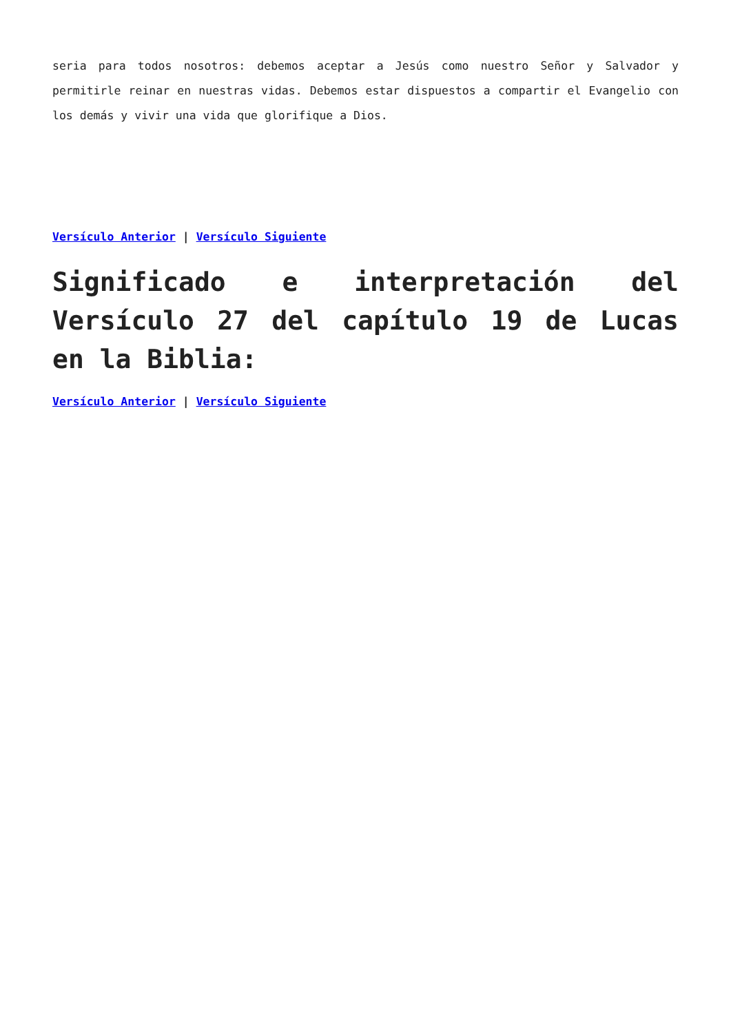seria para todos nosotros: debemos aceptar a Jesús como nuestro Señor y Salvador y permitirle reinar en nuestras vidas. Debemos estar dispuestos a compartir el Evangelio con los demás y vivir una vida que glorifique a Dios.
Versículo Anterior | Versículo Siguiente
Significado e interpretación del Versículo 27 del capítulo 19 de Lucas en la Biblia:
Versículo Anterior | Versículo Siguiente